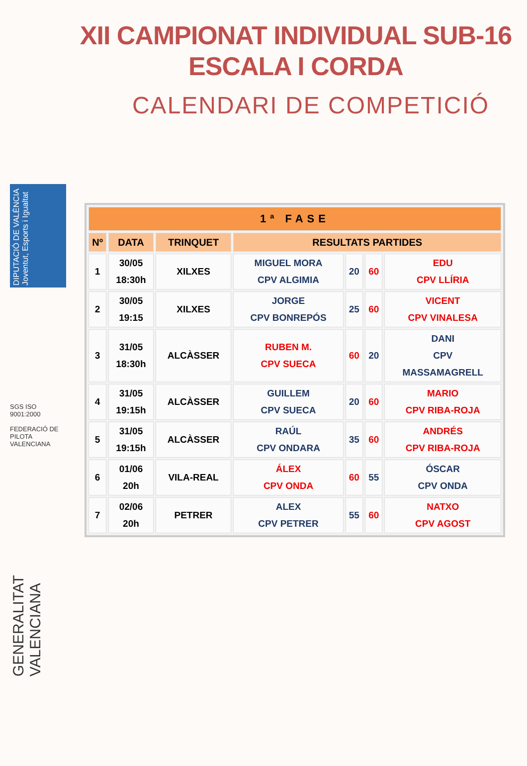XII CAMPIONAT INDIVIDUAL SUB-16
ESCALA I CORDA
CALENDARI DE COMPETICIÓ
DIPUTACIÓ DE VALÈNCIA Joventut, Esports i Igualtat
SGS ISO 9001:2000
FEDERACIÓ DE PILOTA VALENCIANA
GENERALITAT VALENCIANA
| 1ª FASE | | | | | | |
| --- | --- | --- | --- | --- | --- | --- |
| Nº | DATA | TRINQUET | RESULTATS PARTIDES | | | |
| 1 | 30/05 18:30h | XILXES | MIGUEL MORA CPV ALGIMIA | 20 | 60 | EDU CPV LLÍRIA |
| 2 | 30/05 19:15 | XILXES | JORGE CPV BONREPÓS | 25 | 60 | VICENT CPV VINALESA |
| 3 | 31/05 18:30h | ALCÀSSER | RUBEN M. CPV SUECA | 60 | 20 | DANI CPV MASSAMAGRELL |
| 4 | 31/05 19:15h | ALCÀSSER | GUILLEM CPV SUECA | 20 | 60 | MARIO CPV RIBA-ROJA |
| 5 | 31/05 19:15h | ALCÀSSER | RAÚL CPV ONDARA | 35 | 60 | ANDRÉS CPV RIBA-ROJA |
| 6 | 01/06 20h | VILA-REAL | ÁLEX CPV ONDA | 60 | 55 | ÓSCAR CPV ONDA |
| 7 | 02/06 20h | PETRER | ALEX CPV PETRER | 55 | 60 | NATXO CPV AGOST |